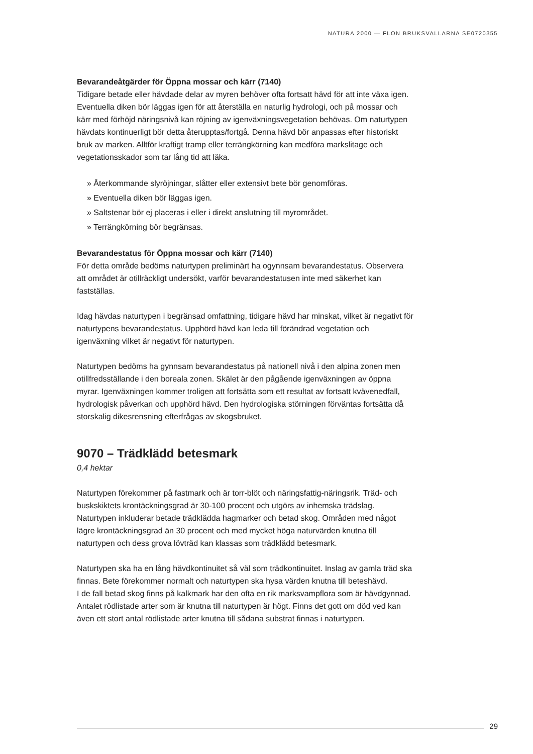NATURA 2000 — FLON BRUKSVALLARNA SE0720355
Bevarandeåtgärder för Öppna mossar och kärr (7140)
Tidigare betade eller hävdade delar av myren behöver ofta fortsatt hävd för att inte växa igen. Eventuella diken bör läggas igen för att återställa en naturlig hydrologi, och på mossar och kärr med förhöjd näringsnivå kan röjning av igenväxningsvegetation behövas. Om naturtypen hävdats kontinuerligt bör detta återupptas/fortgå. Denna hävd bör anpassas efter historiskt bruk av marken. Alltför kraftigt tramp eller terrängkörning kan medföra markslitage och vegetationsskador som tar lång tid att läka.
» Återkommande slyröjningar, slåtter eller extensivt bete bör genomföras.
» Eventuella diken bör läggas igen.
» Saltstenar bör ej placeras i eller i direkt anslutning till myrområdet.
» Terrängkörning bör begränsas.
Bevarandestatus för Öppna mossar och kärr (7140)
För detta område bedöms naturtypen preliminärt ha ogynnsam bevarandestatus. Observera att området är otillräckligt undersökt, varför bevarandestatusen inte med säkerhet kan fastställas.
Idag hävdas naturtypen i begränsad omfattning, tidigare hävd har minskat, vilket är negativt för naturtypens bevarandestatus. Upphörd hävd kan leda till förändrad vegetation och igenväxning vilket är negativt för naturtypen.
Naturtypen bedöms ha gynnsam bevarandestatus på nationell nivå i den alpina zonen men otillfredsställande i den boreala zonen. Skälet är den pågående igenväxningen av öppna myrar. Igenväxningen kommer troligen att fortsätta som ett resultat av fortsatt kvävenedfall, hydrologisk påverkan och upphörd hävd. Den hydrologiska störningen förväntas fortsätta då storskalig dikesrensning efterfrågas av skogsbruket.
9070 – Trädklädd betesmark
0,4 hektar
Naturtypen förekommer på fastmark och är torr-blöt och näringsfattig-näringsrik. Träd- och buskskiktets krontäckningsgrad är 30-100 procent och utgörs av inhemska trädslag. Naturtypen inkluderar betade trädklädda hagmarker och betad skog. Områden med något lägre krontäckningsgrad än 30 procent och med mycket höga naturvärden knutna till naturtypen och dess grova lövträd kan klassas som trädklädd betesmark.
Naturtypen ska ha en lång hävdkontinuitet så väl som trädkontinuitet. Inslag av gamla träd ska finnas. Bete förekommer normalt och naturtypen ska hysa värden knutna till beteshävd.
I de fall betad skog finns på kalkmark har den ofta en rik marksvampflora som är hävdgynnad. Antalet rödlistade arter som är knutna till naturtypen är högt. Finns det gott om död ved kan även ett stort antal rödlistade arter knutna till sådana substrat finnas i naturtypen.
29